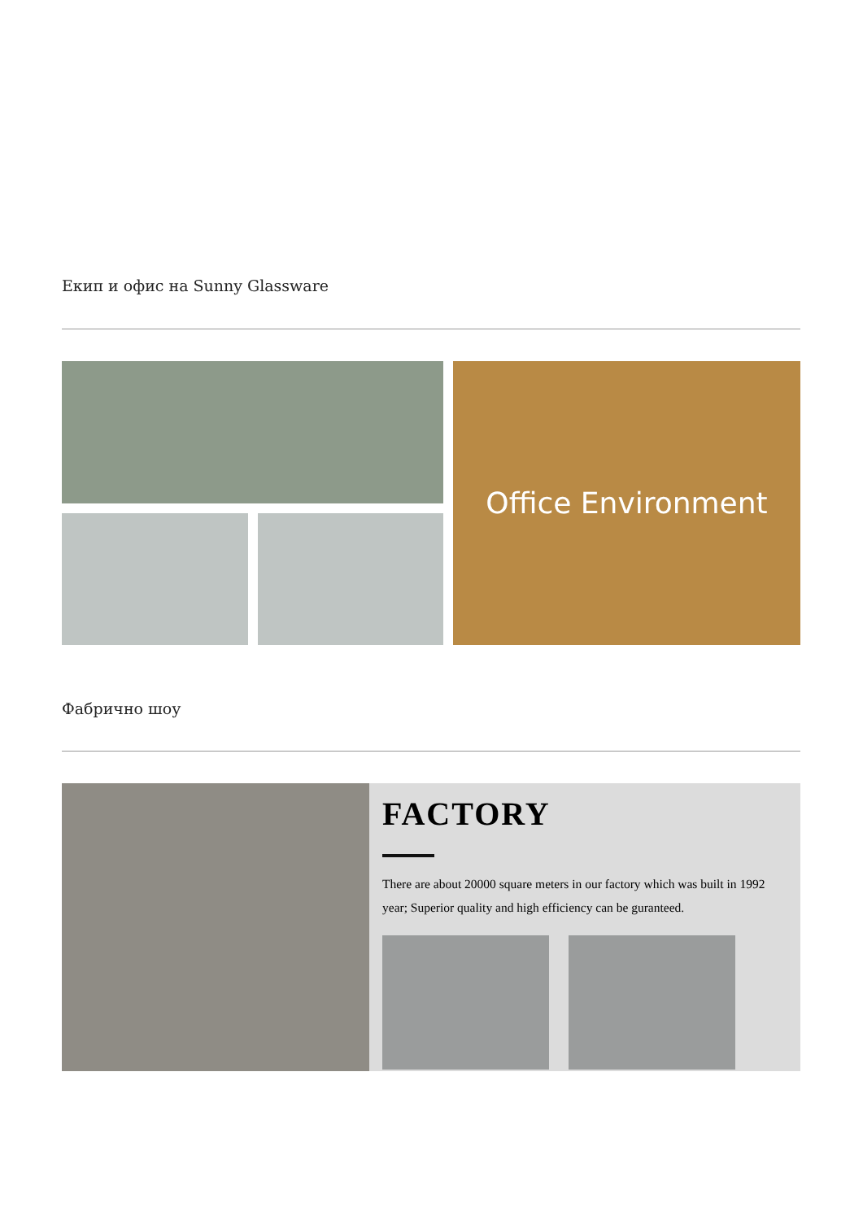Екип и офис на Sunny Glassware
Office Environment
Фабрично шоу
FACTORY
There are about 20000 square meters in our factory which was built in 1992 year; Superior quality and high efficiency can be guranteed.